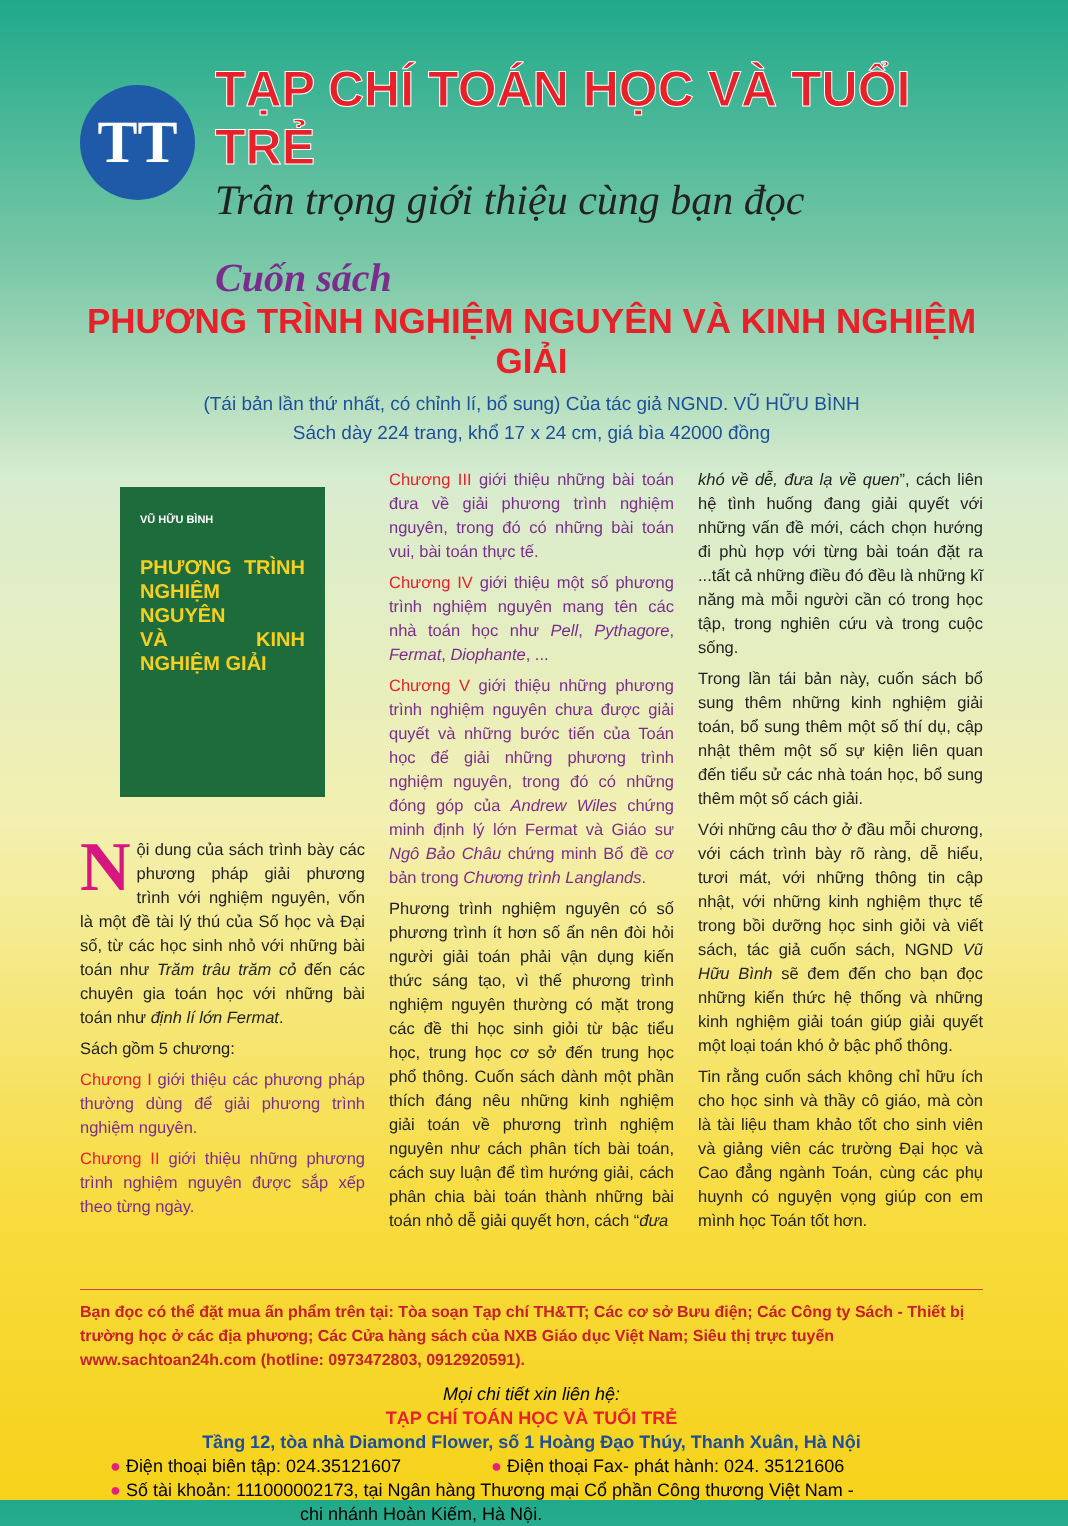TT
TẠP CHÍ TOÁN HỌC VÀ TUỔI TRẺ
Trân trọng giới thiệu cùng bạn đọc
Cuốn sách
PHƯƠNG TRÌNH NGHIỆM NGUYÊN VÀ KINH NGHIỆM GIẢI
(Tái bản lần thứ nhất, có chỉnh lí, bổ sung) Của tác giả NGND. VŨ HỮU BÌNH
Sách dày 224 trang, khổ 17 x 24 cm, giá bìa 42000 đồng
VŨ HỮU BÌNH
PHƯƠNG TRÌNH NGHIỆM NGUYÊN
VÀ KINH NGHIỆM GIẢI
Nội dung của sách trình bày các phương pháp giải phương trình với nghiệm nguyên, vốn là một đề tài lý thú của Số học và Đại số, từ các học sinh nhỏ với những bài toán như Trăm trâu trăm cỏ đến các chuyên gia toán học với những bài toán như định lí lớn Fermat.
Sách gồm 5 chương:
Chương I giới thiệu các phương pháp thường dùng để giải phương trình nghiệm nguyên.
Chương II giới thiệu những phương trình nghiệm nguyên được sắp xếp theo từng ngày.
Chương III giới thiệu những bài toán đưa về giải phương trình nghiệm nguyên, trong đó có những bài toán vui, bài toán thực tế.
Chương IV giới thiệu một số phương trình nghiệm nguyên mang tên các nhà toán học như Pell, Pythagore, Fermat, Diophante, ...
Chương V giới thiệu những phương trình nghiệm nguyên chưa được giải quyết và những bước tiến của Toán học để giải những phương trình nghiệm nguyên, trong đó có những đóng góp của Andrew Wiles chứng minh định lý lớn Fermat và Giáo sư Ngô Bảo Châu chứng minh Bổ đề cơ bản trong Chương trình Langlands.
Phương trình nghiệm nguyên có số phương trình ít hơn số ẩn nên đòi hỏi người giải toán phải vận dụng kiến thức sáng tạo, vì thế phương trình nghiệm nguyên thường có mặt trong các đề thi học sinh giỏi từ bậc tiểu học, trung học cơ sở đến trung học phổ thông. Cuốn sách dành một phần thích đáng nêu những kinh nghiệm giải toán về phương trình nghiệm nguyên như cách phân tích bài toán, cách suy luận để tìm hướng giải, cách phân chia bài toán thành những bài toán nhỏ dễ giải quyết hơn, cách “đưa
khó về dễ, đưa lạ về quen”, cách liên hệ tình huống đang giải quyết với những vấn đề mới, cách chọn hướng đi phù hợp với từng bài toán đặt ra ...tất cả những điều đó đều là những kĩ năng mà mỗi người cần có trong học tập, trong nghiên cứu và trong cuộc sống.
Trong lần tái bản này, cuốn sách bổ sung thêm những kinh nghiệm giải toán, bổ sung thêm một số thí dụ, cập nhật thêm một số sự kiện liên quan đến tiểu sử các nhà toán học, bổ sung thêm một số cách giải.
Với những câu thơ ở đầu mỗi chương, với cách trình bày rõ ràng, dễ hiểu, tươi mát, với những thông tin cập nhật, với những kinh nghiệm thực tế trong bồi dưỡng học sinh giỏi và viết sách, tác giả cuốn sách, NGND Vũ Hữu Bình sẽ đem đến cho bạn đọc những kiến thức hệ thống và những kinh nghiệm giải toán giúp giải quyết một loại toán khó ở bậc phổ thông.
Tin rằng cuốn sách không chỉ hữu ích cho học sinh và thầy cô giáo, mà còn là tài liệu tham khảo tốt cho sinh viên và giảng viên các trường Đại học và Cao đẳng ngành Toán, cùng các phụ huynh có nguyện vọng giúp con em mình học Toán tốt hơn.
Bạn đọc có thể đặt mua ấn phẩm trên tại: Tòa soạn Tạp chí TH&TT; Các cơ sở Bưu điện; Các Công ty Sách - Thiết bị trường học ở các địa phương; Các Cửa hàng sách của NXB Giáo dục Việt Nam; Siêu thị trực tuyến www.sachtoan24h.com (hotline: 0973472803, 0912920591).
Mọi chi tiết xin liên hệ:
TẠP CHÍ TOÁN HỌC VÀ TUỔI TRẺ
Tầng 12, tòa nhà Diamond Flower, số 1 Hoàng Đạo Thúy, Thanh Xuân, Hà Nội
● Điện thoại biên tập: 024.35121607 ● Điện thoại Fax- phát hành: 024. 35121606
● Số tài khoản: 111000002173, tại Ngân hàng Thương mại Cổ phần Công thương Việt Nam -
chi nhánh Hoàn Kiếm, Hà Nội.